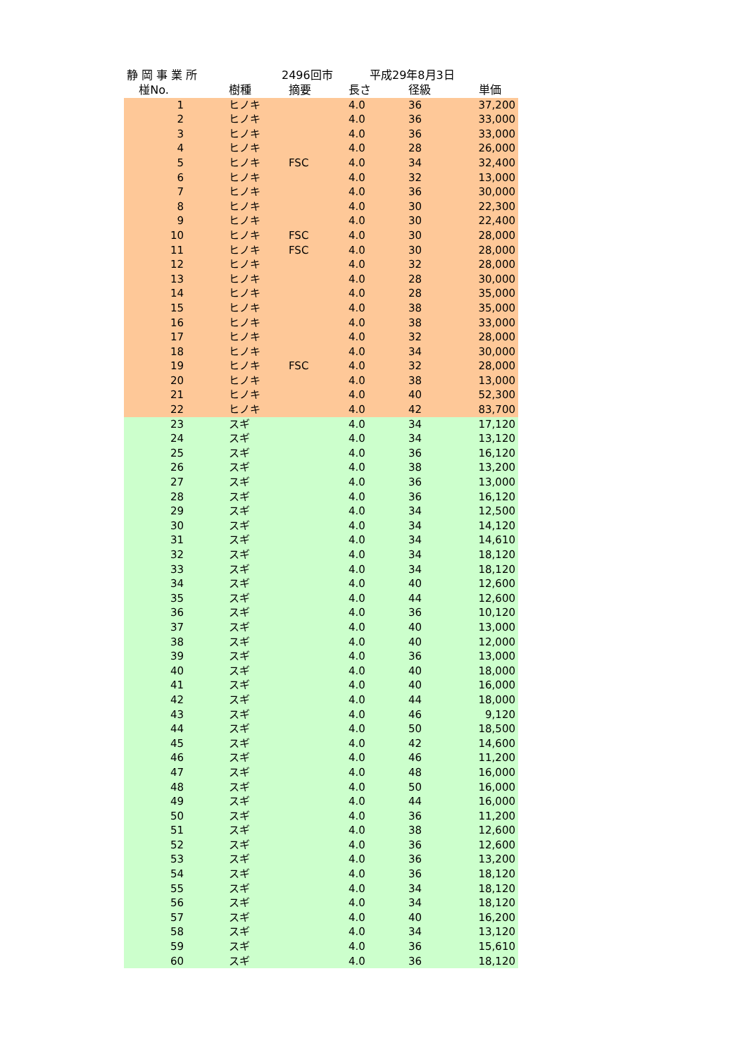静 岡 事 業 所 2496回市 平成29年8月3日
| 椪No. | 樹種 | 摘要 | 長さ | 径級 | 単価 |
| --- | --- | --- | --- | --- | --- |
| 1 | ヒノキ | | 4.0 | 36 | 37,200 |
| 2 | ヒノキ | | 4.0 | 36 | 33,000 |
| 3 | ヒノキ | | 4.0 | 36 | 33,000 |
| 4 | ヒノキ | | 4.0 | 28 | 26,000 |
| 5 | ヒノキ | FSC | 4.0 | 34 | 32,400 |
| 6 | ヒノキ | | 4.0 | 32 | 13,000 |
| 7 | ヒノキ | | 4.0 | 36 | 30,000 |
| 8 | ヒノキ | | 4.0 | 30 | 22,300 |
| 9 | ヒノキ | | 4.0 | 30 | 22,400 |
| 10 | ヒノキ | FSC | 4.0 | 30 | 28,000 |
| 11 | ヒノキ | FSC | 4.0 | 30 | 28,000 |
| 12 | ヒノキ | | 4.0 | 32 | 28,000 |
| 13 | ヒノキ | | 4.0 | 28 | 30,000 |
| 14 | ヒノキ | | 4.0 | 28 | 35,000 |
| 15 | ヒノキ | | 4.0 | 38 | 35,000 |
| 16 | ヒノキ | | 4.0 | 38 | 33,000 |
| 17 | ヒノキ | | 4.0 | 32 | 28,000 |
| 18 | ヒノキ | | 4.0 | 34 | 30,000 |
| 19 | ヒノキ | FSC | 4.0 | 32 | 28,000 |
| 20 | ヒノキ | | 4.0 | 38 | 13,000 |
| 21 | ヒノキ | | 4.0 | 40 | 52,300 |
| 22 | ヒノキ | | 4.0 | 42 | 83,700 |
| 23 | スギ | | 4.0 | 34 | 17,120 |
| 24 | スギ | | 4.0 | 34 | 13,120 |
| 25 | スギ | | 4.0 | 36 | 16,120 |
| 26 | スギ | | 4.0 | 38 | 13,200 |
| 27 | スギ | | 4.0 | 36 | 13,000 |
| 28 | スギ | | 4.0 | 36 | 16,120 |
| 29 | スギ | | 4.0 | 34 | 12,500 |
| 30 | スギ | | 4.0 | 34 | 14,120 |
| 31 | スギ | | 4.0 | 34 | 14,610 |
| 32 | スギ | | 4.0 | 34 | 18,120 |
| 33 | スギ | | 4.0 | 34 | 18,120 |
| 34 | スギ | | 4.0 | 40 | 12,600 |
| 35 | スギ | | 4.0 | 44 | 12,600 |
| 36 | スギ | | 4.0 | 36 | 10,120 |
| 37 | スギ | | 4.0 | 40 | 13,000 |
| 38 | スギ | | 4.0 | 40 | 12,000 |
| 39 | スギ | | 4.0 | 36 | 13,000 |
| 40 | スギ | | 4.0 | 40 | 18,000 |
| 41 | スギ | | 4.0 | 40 | 16,000 |
| 42 | スギ | | 4.0 | 44 | 18,000 |
| 43 | スギ | | 4.0 | 46 | 9,120 |
| 44 | スギ | | 4.0 | 50 | 18,500 |
| 45 | スギ | | 4.0 | 42 | 14,600 |
| 46 | スギ | | 4.0 | 46 | 11,200 |
| 47 | スギ | | 4.0 | 48 | 16,000 |
| 48 | スギ | | 4.0 | 50 | 16,000 |
| 49 | スギ | | 4.0 | 44 | 16,000 |
| 50 | スギ | | 4.0 | 36 | 11,200 |
| 51 | スギ | | 4.0 | 38 | 12,600 |
| 52 | スギ | | 4.0 | 36 | 12,600 |
| 53 | スギ | | 4.0 | 36 | 13,200 |
| 54 | スギ | | 4.0 | 36 | 18,120 |
| 55 | スギ | | 4.0 | 34 | 18,120 |
| 56 | スギ | | 4.0 | 34 | 18,120 |
| 57 | スギ | | 4.0 | 40 | 16,200 |
| 58 | スギ | | 4.0 | 34 | 13,120 |
| 59 | スギ | | 4.0 | 36 | 15,610 |
| 60 | スギ | | 4.0 | 36 | 18,120 |